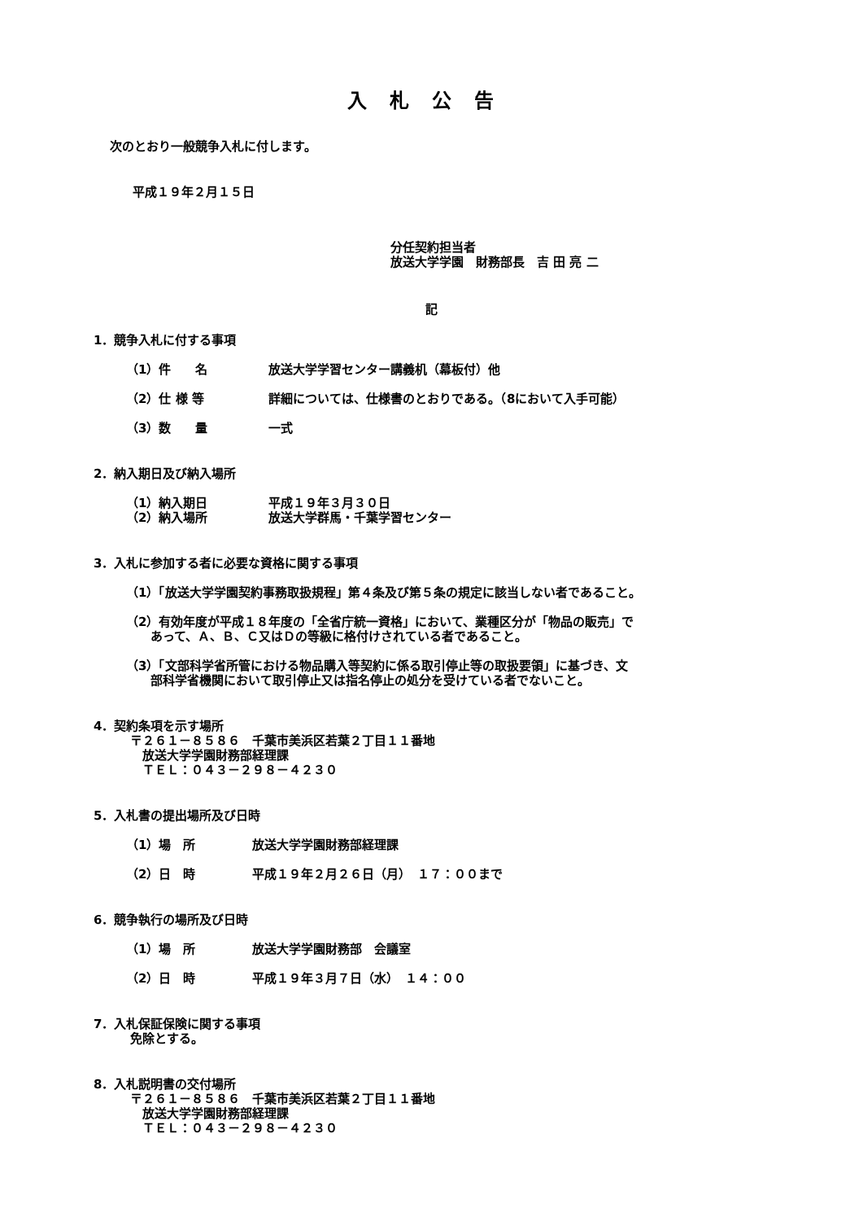入札公告
次のとおり一般競争入札に付します。
平成１９年２月１５日
分任契約担当者
放送大学学園　財務部長　吉 田 亮 二
記
1．競争入札に付する事項
（1）件　　名 放送大学学習センター講義机（幕板付）他
（2）仕 様 等 詳細については、仕様書のとおりである。（8において入手可能）
（3）数　　量 一式
2．納入期日及び納入場所
（1）納入期日 平成１９年３月３０日
（2）納入場所 放送大学群馬・千葉学習センター
3．入札に参加する者に必要な資格に関する事項
（1）「放送大学学園契約事務取扱規程」第４条及び第５条の規定に該当しない者であること。
（2）有効年度が平成１８年度の「全省庁統一資格」において、業種区分が「物品の販売」で
　　あって、Ａ、Ｂ、Ｃ又はＤの等級に格付けされている者であること。
（3）「文部科学省所管における物品購入等契約に係る取引停止等の取扱要領」に基づき、文
　　部科学省機関において取引停止又は指名停止の処分を受けている者でないこと。
4．契約条項を示す場所
　　　〒２６１－８５８６　千葉市美浜区若葉２丁目１１番地
　　　　放送大学学園財務部経理課
　　　　ＴＥＬ：０４３－２９８－４２３０
5．入札書の提出場所及び日時
（1）場　所 放送大学学園財務部経理課
（2）日　時 平成１９年２月２６日（月）　１７：００まで
6．競争執行の場所及び日時
（1）場　所 放送大学学園財務部　会議室
（2）日　時 平成１９年３月７日（水）　１４：００
7．入札保証保険に関する事項
　　　免除とする。
8．入札説明書の交付場所
　　　〒２６１－８５８６　千葉市美浜区若葉２丁目１１番地
　　　　放送大学学園財務部経理課
　　　　ＴＥＬ：０４３－２９８－４２３０